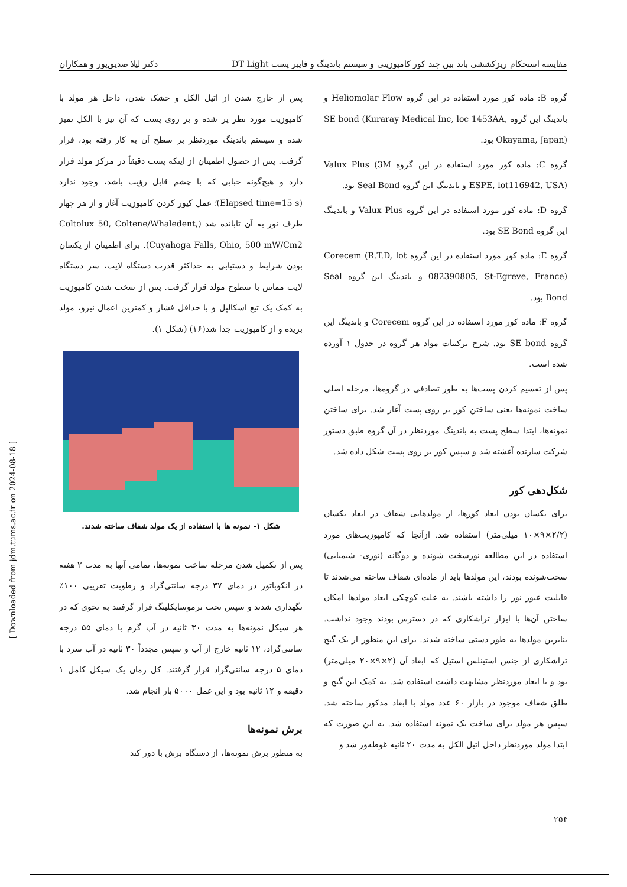مقایسه استحکام ریزکششی باند بین چند کور کامپوزیتی و سیستم باندینگ و فایبر پست DT Light دکتر لیلا صدیق‌پور و همکاران
گروه B: ماده کور مورد استفاده در این گروه Heliomolar Flow و باندینگ این گروه SE bond (Kuraray Medical Inc, loc 1453AA, Okayama, Japan) بود.
گروه C: ماده کور مورد استفاده در این گروه Valux Plus (3M ESPE, lot116942, USA) و باندینگ این گروه Seal Bond بود.
گروه D: ماده کور مورد استفاده در این گروه Valux Plus و باندینگ این گروه SE Bond بود.
گروه E: ماده کور مورد استفاده در این گروه Corecem (R.T.D, lot 082390805, St-Egreve, France) و باندینگ این گروه Seal Bond بود.
گروه F: ماده کور مورد استفاده در این گروه Corecem و باندینگ این گروه SE bond بود. شرح ترکیبات مواد هر گروه در جدول ۱ آورده شده است.
پس از تقسیم کردن پست‌ها به طور تصادفی در گروه‌ها، مرحله اصلی ساخت نمونه‌ها یعنی ساختن کور بر روی پست آغاز شد. برای ساختن نمونه‌ها، ابتدا سطح پست به باندینگ موردنظر در آن گروه طبق دستور شرکت سازنده آغشته شد و سپس کور بر روی پست شکل داده شد.
شکل‌دهی کور
برای یکسان بودن ابعاد کورها، از مولدهایی شفاف در ابعاد یکسان (۲/۲×۹×۱۰ میلی‌متر) استفاده شد. ازآنجا که کامپوزیت‌های مورد استفاده در این مطالعه نورسخت شونده و دوگانه (نوری- شیمیایی) سخت‌شونده بودند، این مولدها باید از ماده‌ای شفاف ساخته می‌شدند تا قابلیت عبور نور را داشته باشند. به علت کوچکی ابعاد مولدها امکان ساختن آن‌ها با ابزار تراشکاری که در دسترس بودند وجود نداشت. بنابرین مولدها به طور دستی ساخته شدند. برای این منظور از یک گیج تراشکاری از جنس استینلس استیل که ابعاد آن (۲×۹×۲۰ میلی‌متر) بود و با ابعاد موردنظر مشابهت داشت استفاده شد. به کمک این گیج و طلق شفاف موجود در بازار ۶۰ عدد مولد با ابعاد مذکور ساخته شد. سپس هر مولد برای ساخت یک نمونه استفاده شد. به این صورت که ابتدا مولد موردنظر داخل اتیل الکل به مدت ۲۰ ثانیه غوطه‌ور شد و
پس از خارج شدن از اتیل الکل و خشک شدن، داخل هر مولد با کامپوزیت مورد نظر پر شده و بر روی پست که آن نیز با الکل تمیز شده و سیستم باندینگ موردنظر بر سطح آن به کار رفته بود، قرار گرفت. پس از حصول اطمینان از اینکه پست دقیقاً در مرکز مولد قرار دارد و هیچ‌گونه حبابی که با چشم قابل رؤیت باشد، وجود ندارد (Elapsed time=15 s)؛ عمل کیور کردن کامپوزیت آغاز و از هر چهار طرف نور به آن تابانده شد (Coltolux 50, Coltene/Whaledent, Cuyahoga Falls, Ohio, 500 mW/Cm2). برای اطمینان از یکسان بودن شرایط و دستیابی به حداکثر قدرت دستگاه لایت، سر دستگاه لایت مماس با سطوح مولد قرار گرفت. پس از سخت شدن کامپوزیت به کمک یک تیغ اسکالپل و با حداقل فشار و کمترین اعمال نیرو، مولد بریده و از کامپوزیت جدا شد(۱۶) (شکل ۱).
شکل ۱- نمونه ها با استفاده از یک مولد شفاف ساخته شدند.
پس از تکمیل شدن مرحله ساخت نمونه‌ها، تمامی آنها به مدت ۲ هفته در انکوباتور در دمای ۳۷ درجه سانتی‌گراد و رطوبت تقریبی ۱۰۰٪ نگهداری شدند و سپس تحت ترموسایکلینگ قرار گرفتند به نحوی که در هر سیکل نمونه‌ها به مدت ۳۰ ثانیه در آب گرم با دمای ۵۵ درجه سانتی‌گراد، ۱۲ ثانیه خارج از آب و سپس مجدداً ۳۰ ثانیه در آب سرد با دمای ۵ درجه سانتی‌گراد قرار گرفتند. کل زمان یک سیکل کامل ۱ دقیقه و ۱۲ ثانیه بود و این عمل ۵۰۰۰ بار انجام شد.
برش نمونه‌ها
به منظور برش نمونه‌ها، از دستگاه برش با دور کند
[ Downloaded from jdm.tums.ac.ir on 2024-08-18 ]
۲۵۴